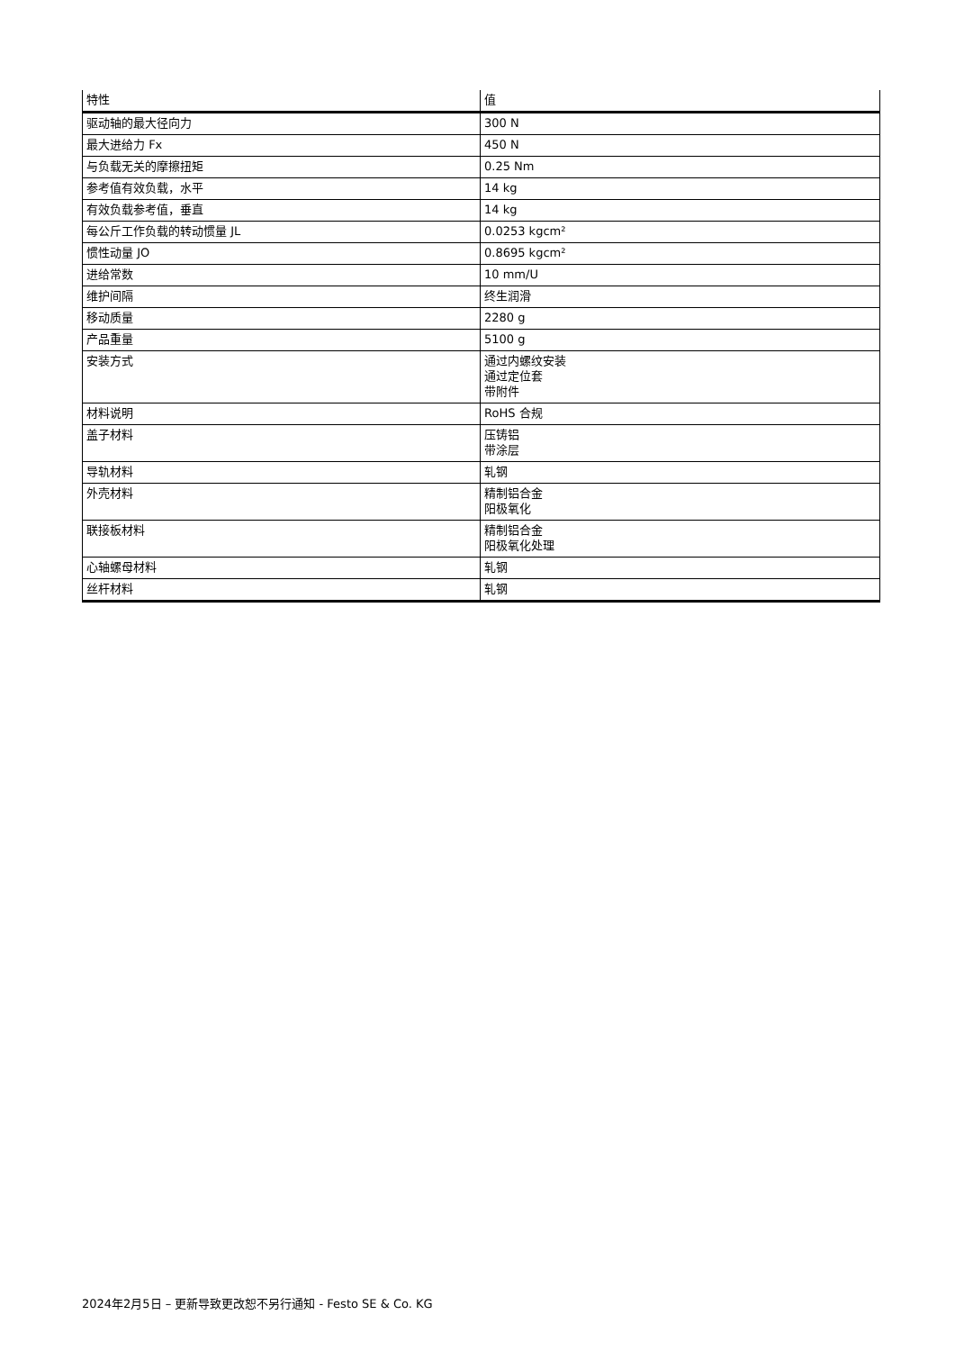| 特性 | 值 |
| --- | --- |
| 驱动轴的最大径向力 | 300 N |
| 最大进给力 Fx | 450 N |
| 与负载无关的摩擦扭矩 | 0.25 Nm |
| 参考值有效负载，水平 | 14 kg |
| 有效负载参考值，垂直 | 14 kg |
| 每公斤工作负载的转动惯量 JL | 0.0253 kgcm² |
| 惯性动量 JO | 0.8695 kgcm² |
| 进给常数 | 10 mm/U |
| 维护间隔 | 终生润滑 |
| 移动质量 | 2280 g |
| 产品重量 | 5100 g |
| 安装方式 | 通过内螺纹安装 通过定位套 带附件 |
| 材料说明 | RoHS 合规 |
| 盖子材料 | 压铸铝 带涂层 |
| 导轨材料 | 轧钢 |
| 外壳材料 | 精制铝合金 阳极氧化 |
| 联接板材料 | 精制铝合金 阳极氧化处理 |
| 心轴螺母材料 | 轧钢 |
| 丝杆材料 | 轧钢 |
2024年2月5日 – 更新导致更改恕不另行通知 - Festo SE & Co. KG